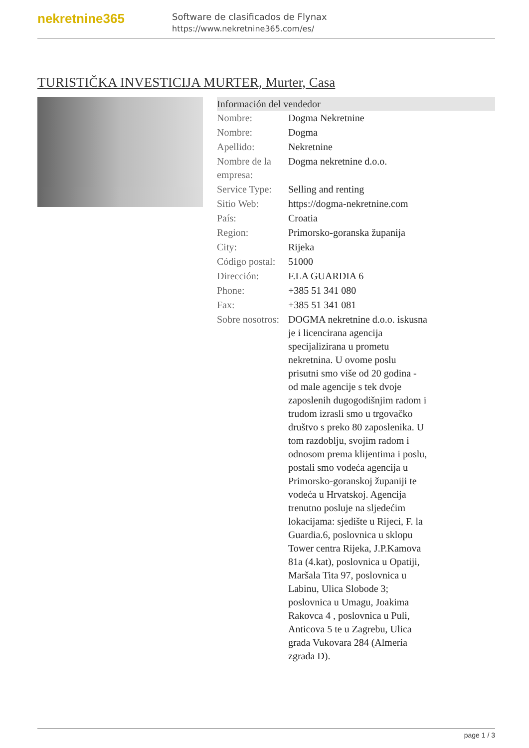nekretnine365
Software de clasificados de Flynax
https://www.nekretnine365.com/es/
TURISTIČKA INVESTICIJA MURTER, Murter, Casa
Información del vendedor
| Nombre: | Dogma Nekretnine |
| Nombre: | Dogma |
| Apellido: | Nekretnine |
| Nombre de la empresa: | Dogma nekretnine d.o.o. |
| Service Type: | Selling and renting |
| Sitio Web: | https://dogma-nekretnine.com |
| País: | Croatia |
| Region: | Primorsko-goranska županija |
| City: | Rijeka |
| Código postal: | 51000 |
| Dirección: | F.LA GUARDIA 6 |
| Phone: | +385 51 341 080 |
| Fax: | +385 51 341 081 |
| Sobre nosotros: | DOGMA nekretnine d.o.o. iskusna je i licencirana agencija specijalizirana u prometu nekretnina. U ovome poslu prisutni smo više od 20 godina - od male agencije s tek dvoje zaposlenih dugogodišnjim radom i trudom izrasli smo u trgovačko društvo s preko 80 zaposlenika. U tom razdoblju, svojim radom i odnosom prema klijentima i poslu, postali smo vodeća agencija u Primorsko-goranskoj županiji te vodeća u Hrvatskoj. Agencija trenutno posluje na sljedećim lokacijama: sjedište u Rijeci, F. la Guardia.6, poslovnica u sklopu Tower centra Rijeka, J.P.Kamova 81a (4.kat), poslovnica u Opatiji, Maršala Tita 97, poslovnica u Labinu, Ulica Slobode 3; poslovnica u Umagu, Joakima Rakovca 4 , poslovnica u Puli, Anticova 5 te u Zagrebu, Ulica grada Vukovara 284 (Almeria zgrada D). |
page 1 / 3